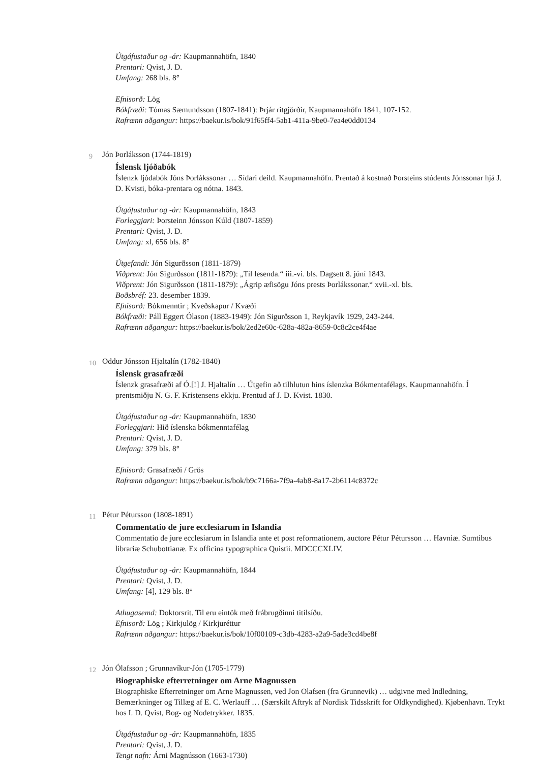Útgáfustaður og -ár: Kaupmannahöfn, 1840
Prentari: Qvist, J. D.
Umfang: 268 bls. 8°
Efnisorð: Lög
Bókfræði: Tómas Sæmundsson (1807-1841): Þrjár ritgjörðir, Kaupmannahöfn 1841, 107-152.
Rafrænn aðgangur: https://baekur.is/bok/91f65ff4-5ab1-411a-9be0-7ea4e0dd0134
9 Jón Þorláksson (1744-1819)
Íslensk ljóðabók
Íslenzk ljódabók Jóns Þorlákssonar … Sídari deild. Kaupmannahöfn. Prentað á kostnað Þorsteins stúdents Jónssonar hjá J. D. Kvisti, bóka-prentara og nótna. 1843.
Útgáfustaður og -ár: Kaupmannahöfn, 1843
Forleggjari: Þorsteinn Jónsson Kúld (1807-1859)
Prentari: Qvist, J. D.
Umfang: xl, 656 bls. 8°
Útgefandi: Jón Sigurðsson (1811-1879)
Viðprent: Jón Sigurðsson (1811-1879): „Til lesenda.“ iii.-vi. bls. Dagsett 8. júní 1843.
Viðprent: Jón Sigurðsson (1811-1879): „Ágrip æfisögu Jóns prests Þorlákssonar.“ xvii.-xl. bls.
Boðsbréf: 23. desember 1839.
Efnisorð: Bókmenntir ; Kveðskapur / Kvæði
Bókfræði: Páll Eggert Ólason (1883-1949): Jón Sigurðsson 1, Reykjavík 1929, 243-244.
Rafrænn aðgangur: https://baekur.is/bok/2ed2e60c-628a-482a-8659-0c8c2ce4f4ae
10 Oddur Jónsson Hjaltalín (1782-1840)
Íslensk grasafræði
Íslenzk grasafræði af Ó.[!] J. Hjaltalín … Útgefin að tilhlutun hins íslenzka Bókmentafélags. Kaupmannahöfn. Í prentsmiðju N. G. F. Kristensens ekkju. Prentud af J. D. Kvist. 1830.
Útgáfustaður og -ár: Kaupmannahöfn, 1830
Forleggjari: Hið íslenska bókmenntafélag
Prentari: Qvist, J. D.
Umfang: 379 bls. 8°
Efnisorð: Grasafræði / Grös
Rafrænn aðgangur: https://baekur.is/bok/b9c7166a-7f9a-4ab8-8a17-2b6114c8372c
11 Pétur Pétursson (1808-1891)
Commentatio de jure ecclesiarum in Islandia
Commentatio de jure ecclesiarum in Islandia ante et post reformationem, auctore Pétur Pétursson … Havniæ. Sumtibus librariæ Schubottianæ. Ex officina typographica Quistii. MDCCCXLIV.
Útgáfustaður og -ár: Kaupmannahöfn, 1844
Prentari: Qvist, J. D.
Umfang: [4], 129 bls. 8°
Athugasemd: Doktorsrit. Til eru eintök með frábrugðinni titilsíðu.
Efnisorð: Lög ; Kirkjulög / Kirkjuréttur
Rafrænn aðgangur: https://baekur.is/bok/10f00109-c3db-4283-a2a9-5ade3cd4be8f
12 Jón Ólafsson ; Grunnavíkur-Jón (1705-1779)
Biographiske efterretninger om Arne Magnussen
Biographiske Efterretninger om Arne Magnussen, ved Jon Olafsen (fra Grunnevik) … udgivne med Indledning, Bemærkninger og Tillæg af E. C. Werlauff … (Særskilt Aftryk af Nordisk Tidsskrift for Oldkyndighed). Kjøbenhavn. Trykt hos I. D. Qvist, Bog- og Nodetrykker. 1835.
Útgáfustaður og -ár: Kaupmannahöfn, 1835
Prentari: Qvist, J. D.
Tengt nafn: Árni Magnússon (1663-1730)